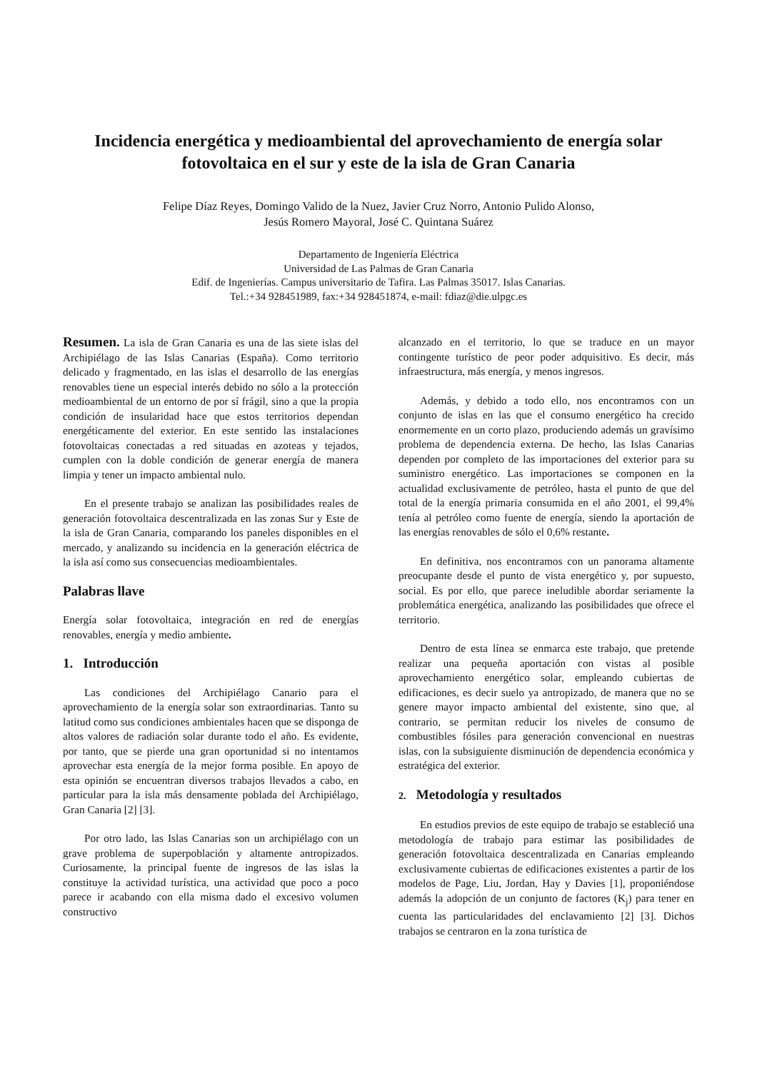Incidencia energética y medioambiental del aprovechamiento de energía solar fotovoltaica en el sur y este de la isla de Gran Canaria
Felipe Díaz Reyes, Domingo Valido de la Nuez, Javier Cruz Norro, Antonio Pulido Alonso,
Jesús Romero Mayoral, José C. Quintana Suárez
Departamento de Ingeniería Eléctrica
Universidad de Las Palmas de Gran Canaria
Edif. de Ingenierías. Campus universitario de Tafira. Las Palmas 35017. Islas Canarias.
Tel.:+34 928451989, fax:+34 928451874, e-mail: fdiaz@die.ulpgc.es
Resumen. La isla de Gran Canaria es una de las siete islas del Archipiélago de las Islas Canarias (España). Como territorio delicado y fragmentado, en las islas el desarrollo de las energías renovables tiene un especial interés debido no sólo a la protección medioambiental de un entorno de por sí frágil, sino a que la propia condición de insularidad hace que estos territorios dependan energéticamente del exterior. En este sentido las instalaciones fotovoltaicas conectadas a red situadas en azoteas y tejados, cumplen con la doble condición de generar energía de manera limpia y tener un impacto ambiental nulo.
En el presente trabajo se analizan las posibilidades reales de generación fotovoltaica descentralizada en las zonas Sur y Este de la isla de Gran Canaria, comparando los paneles disponibles en el mercado, y analizando su incidencia en la generación eléctrica de la isla así como sus consecuencias medioambientales.
Palabras llave
Energía solar fotovoltaica, integración en red de energías renovables, energía y medio ambiente.
1. Introducción
Las condiciones del Archipiélago Canario para el aprovechamiento de la energía solar son extraordinarias. Tanto su latitud como sus condiciones ambientales hacen que se disponga de altos valores de radiación solar durante todo el año. Es evidente, por tanto, que se pierde una gran oportunidad si no intentamos aprovechar esta energía de la mejor forma posible. En apoyo de esta opinión se encuentran diversos trabajos llevados a cabo, en particular para la isla más densamente poblada del Archipiélago, Gran Canaria [2] [3].
Por otro lado, las Islas Canarias son un archipiélago con un grave problema de superpoblación y altamente antropizados. Curiosamente, la principal fuente de ingresos de las islas la constituye la actividad turística, una actividad que poco a poco parece ir acabando con ella misma dado el excesivo volumen constructivo
alcanzado en el territorio, lo que se traduce en un mayor contingente turístico de peor poder adquisitivo. Es decir, más infraestructura, más energía, y menos ingresos.
Además, y debido a todo ello, nos encontramos con un conjunto de islas en las que el consumo energético ha crecido enormemente en un corto plazo, produciendo además un gravísimo problema de dependencia externa. De hecho, las Islas Canarias dependen por completo de las importaciones del exterior para su suministro energético. Las importaciones se componen en la actualidad exclusivamente de petróleo, hasta el punto de que del total de la energía primaria consumida en el año 2001, el 99,4% tenía al petróleo como fuente de energía, siendo la aportación de las energías renovables de sólo el 0,6% restante.
En definitiva, nos encontramos con un panorama altamente preocupante desde el punto de vista energético y, por supuesto, social. Es por ello, que parece ineludible abordar seriamente la problemática energética, analizando las posibilidades que ofrece el territorio.
Dentro de esta línea se enmarca este trabajo, que pretende realizar una pequeña aportación con vistas al posible aprovechamiento energético solar, empleando cubiertas de edificaciones, es decir suelo ya antropizado, de manera que no se genere mayor impacto ambiental del existente, sino que, al contrario, se permitan reducir los niveles de consumo de combustibles fósiles para generación convencional en nuestras islas, con la subsiguiente disminución de dependencia económica y estratégica del exterior.
2. Metodología y resultados
En estudios previos de este equipo de trabajo se estableció una metodología de trabajo para estimar las posibilidades de generación fotovoltaica descentralizada en Canarias empleando exclusivamente cubiertas de edificaciones existentes a partir de los modelos de Page, Liu, Jordan, Hay y Davies [1], proponiéndose además la adopción de un conjunto de factores (K<sub>j</sub>) para tener en cuenta las particularidades del enclavamiento [2] [3]. Dichos trabajos se centraron en la zona turística de